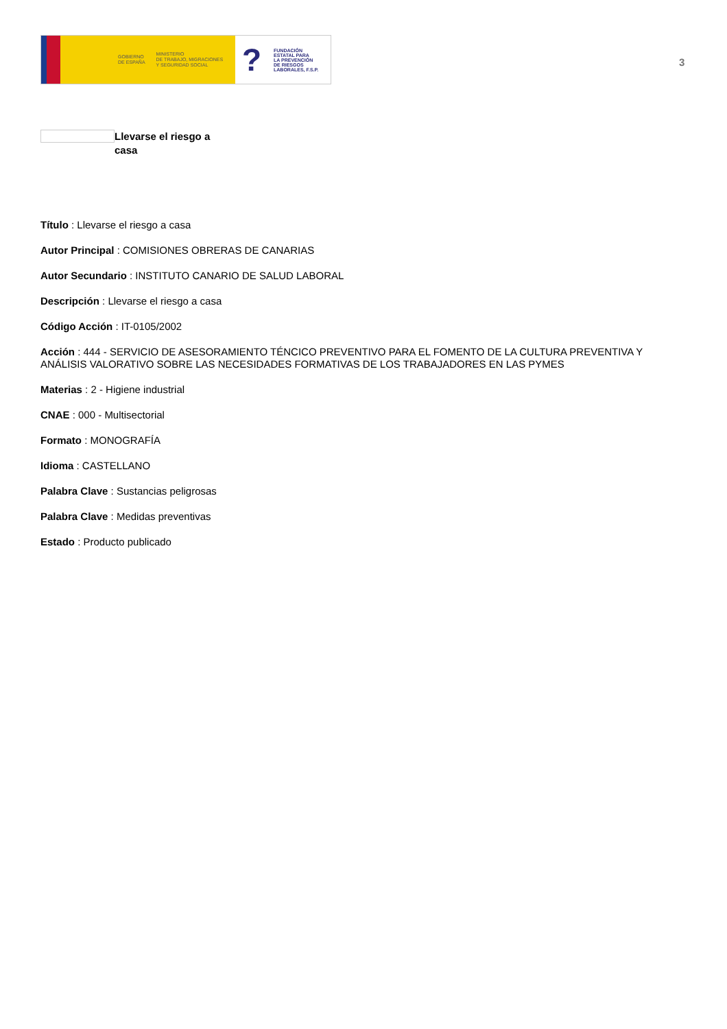GOBIERNO
DE ESPAÑA
MINISTERIO
DE TRABAJO, MIGRACIONES
Y SEGURIDAD SOCIAL
?
FUNDACIÓN
ESTATAL PARA
LA PREVENCIÓN
DE RIESGOS
LABORALES, F.S.P.
3
Llevarse el riesgo a casa
Título : Llevarse el riesgo a casa
Autor Principal : COMISIONES OBRERAS DE CANARIAS
Autor Secundario : INSTITUTO CANARIO DE SALUD LABORAL
Descripción : Llevarse el riesgo a casa
Código Acción : IT-0105/2002
Acción : 444 - SERVICIO DE ASESORAMIENTO TÉNCICO PREVENTIVO PARA EL FOMENTO DE LA CULTURA PREVENTIVA Y ANÁLISIS VALORATIVO SOBRE LAS NECESIDADES FORMATIVAS DE LOS TRABAJADORES EN LAS PYMES
Materias : 2 - Higiene industrial
CNAE : 000 - Multisectorial
Formato : MONOGRAFÍA
Idioma : CASTELLANO
Palabra Clave : Sustancias peligrosas
Palabra Clave : Medidas preventivas
Estado : Producto publicado